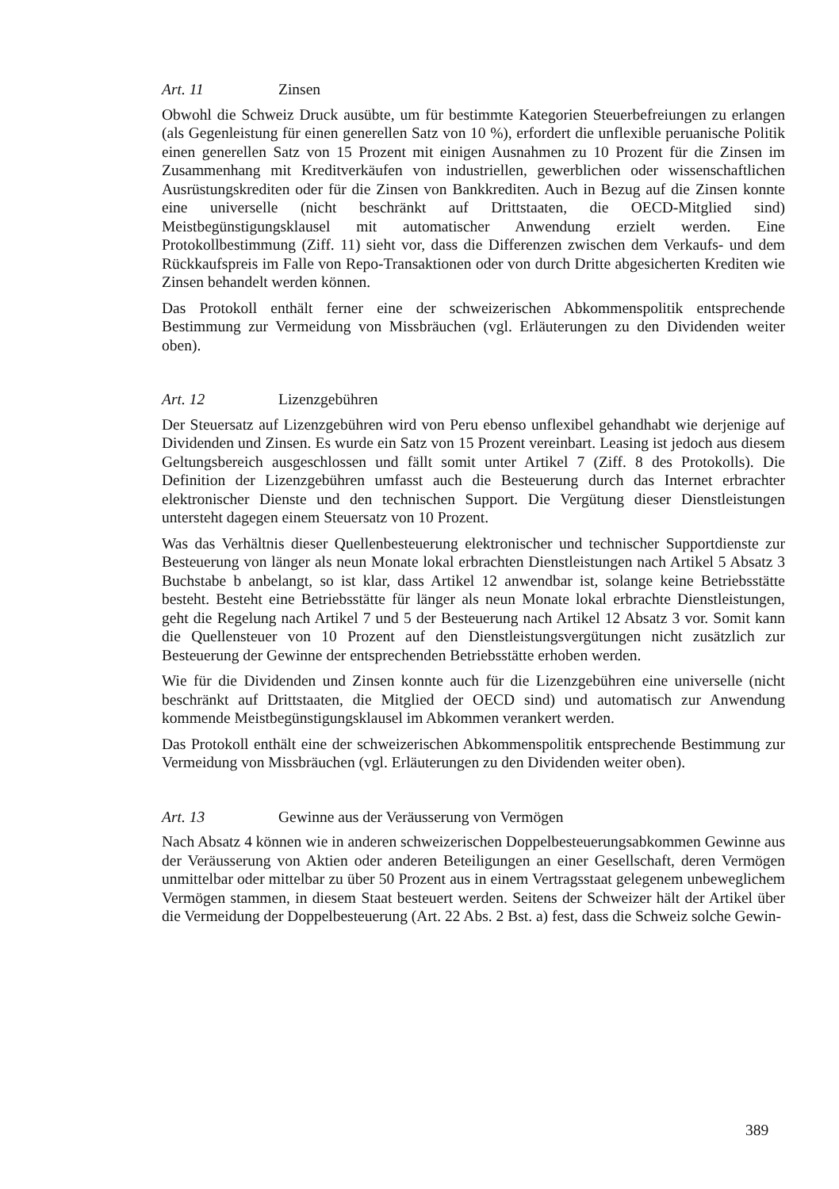Art. 11 Zinsen
Obwohl die Schweiz Druck ausübte, um für bestimmte Kategorien Steuerbefreiungen zu erlangen (als Gegenleistung für einen generellen Satz von 10 %), erfordert die unflexible peruanische Politik einen generellen Satz von 15 Prozent mit einigen Ausnahmen zu 10 Prozent für die Zinsen im Zusammenhang mit Kreditverkäufen von industriellen, gewerblichen oder wissenschaftlichen Ausrüstungskrediten oder für die Zinsen von Bankkrediten. Auch in Bezug auf die Zinsen konnte eine universelle (nicht beschränkt auf Drittstaaten, die OECD-Mitglied sind) Meistbegünstigungsklausel mit automatischer Anwendung erzielt werden. Eine Protokollbestimmung (Ziff. 11) sieht vor, dass die Differenzen zwischen dem Verkaufs- und dem Rückkaufspreis im Falle von Repo-Transaktionen oder von durch Dritte abgesicherten Krediten wie Zinsen behandelt werden können.
Das Protokoll enthält ferner eine der schweizerischen Abkommenspolitik entsprechende Bestimmung zur Vermeidung von Missbräuchen (vgl. Erläuterungen zu den Dividenden weiter oben).
Art. 12 Lizenzgebühren
Der Steuersatz auf Lizenzgebühren wird von Peru ebenso unflexibel gehandhabt wie derjenige auf Dividenden und Zinsen. Es wurde ein Satz von 15 Prozent vereinbart. Leasing ist jedoch aus diesem Geltungsbereich ausgeschlossen und fällt somit unter Artikel 7 (Ziff. 8 des Protokolls). Die Definition der Lizenzgebühren umfasst auch die Besteuerung durch das Internet erbrachter elektronischer Dienste und den technischen Support. Die Vergütung dieser Dienstleistungen untersteht dagegen einem Steuersatz von 10 Prozent.
Was das Verhältnis dieser Quellenbesteuerung elektronischer und technischer Supportdienste zur Besteuerung von länger als neun Monate lokal erbrachten Dienstleistungen nach Artikel 5 Absatz 3 Buchstabe b anbelangt, so ist klar, dass Artikel 12 anwendbar ist, solange keine Betriebsstätte besteht. Besteht eine Betriebsstätte für länger als neun Monate lokal erbrachte Dienstleistungen, geht die Regelung nach Artikel 7 und 5 der Besteuerung nach Artikel 12 Absatz 3 vor. Somit kann die Quellensteuer von 10 Prozent auf den Dienstleistungsvergütungen nicht zusätzlich zur Besteuerung der Gewinne der entsprechenden Betriebsstätte erhoben werden.
Wie für die Dividenden und Zinsen konnte auch für die Lizenzgebühren eine universelle (nicht beschränkt auf Drittstaaten, die Mitglied der OECD sind) und automatisch zur Anwendung kommende Meistbegünstigungsklausel im Abkommen verankert werden.
Das Protokoll enthält eine der schweizerischen Abkommenspolitik entsprechende Bestimmung zur Vermeidung von Missbräuchen (vgl. Erläuterungen zu den Dividenden weiter oben).
Art. 13 Gewinne aus der Veräusserung von Vermögen
Nach Absatz 4 können wie in anderen schweizerischen Doppelbesteuerungsabkommen Gewinne aus der Veräusserung von Aktien oder anderen Beteiligungen an einer Gesellschaft, deren Vermögen unmittelbar oder mittelbar zu über 50 Prozent aus in einem Vertragsstaat gelegenem unbeweglichem Vermögen stammen, in diesem Staat besteuert werden. Seitens der Schweizer hält der Artikel über die Vermeidung der Doppelbesteuerung (Art. 22 Abs. 2 Bst. a) fest, dass die Schweiz solche Gewin-
389